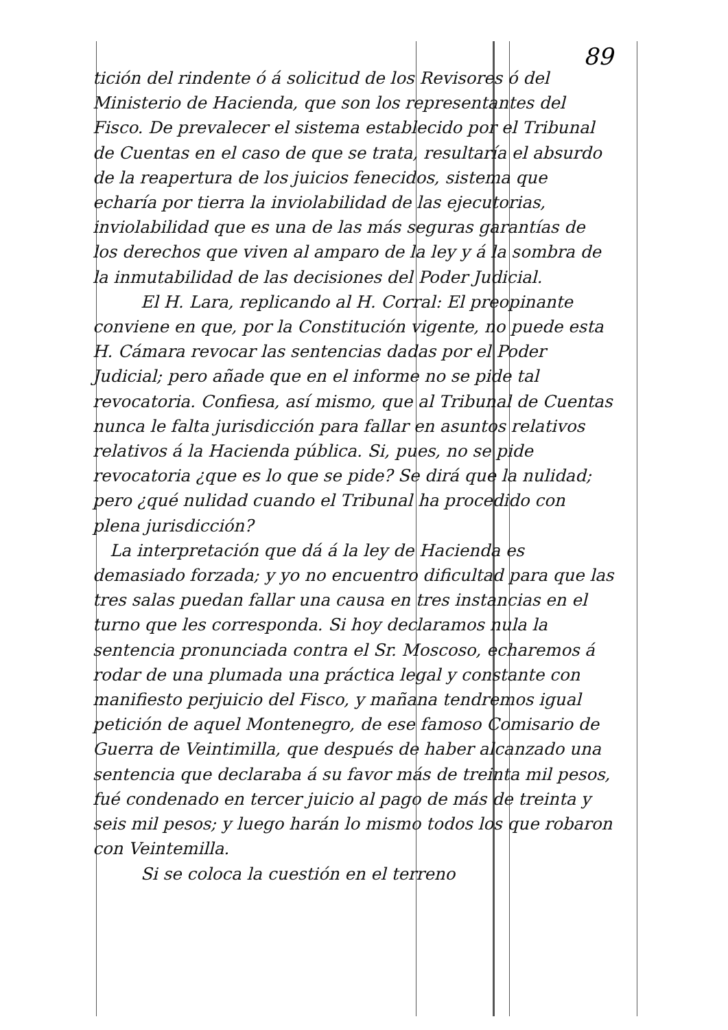89
tición del rindente ó á solicitud de los Revisores ó del Ministerio de Hacienda, que son los representantes del Fisco. De prevalecer el sistema establecido por el Tribunal de Cuentas en el caso de que se trata, resultaría el absurdo de la reapertura de los juicios fenecidos, sistema que echaría por tierra la inviolabilidad de las ejecutorias, inviolabilidad que es una de las más seguras garantías de los derechos que viven al amparo de la ley y á la sombra de la inmutabilidad de las decisiones del Poder Judicial.
El H. Lara, replicando al H. Corral: El preopinante conviene en que, por la Constitución vigente, no puede esta H. Cámara revocar las sentencias dadas por el Poder Judicial; pero añade que en el informe no se pide tal revocatoria. Confiesa, así mismo, que al Tribunal de Cuentas nunca le falta jurisdicción para fallar en asuntos relativos relativos á la Hacienda pública. Si, pues, no se pide revocatoria ¿que es lo que se pide? Se dirá que la nulidad; pero ¿qué nulidad cuando el Tribunal ha procedido con plena jurisdicción?
La interpretación que dá á la ley de Hacienda es demasiado forzada; y yo no encuentro dificultad para que las tres salas puedan fallar una causa en tres instancias en el turno que les corresponda. Si hoy declaramos nula la sentencia pronunciada contra el Sr. Moscoso, echaremos á rodar de una plumada una práctica legal y constante con manifiesto perjuicio del Fisco, y mañana tendremos igual petición de aquel Montenegro, de ese famoso Comisario de Guerra de Veintimilla, que después de haber alcanzado una sentencia que declaraba á su favor más de treinta mil pesos, fué condenado en tercer juicio al pago de más de treinta y seis mil pesos; y luego harán lo mismo todos los que robaron con Veintemilla.
Si se coloca la cuestión en el terreno